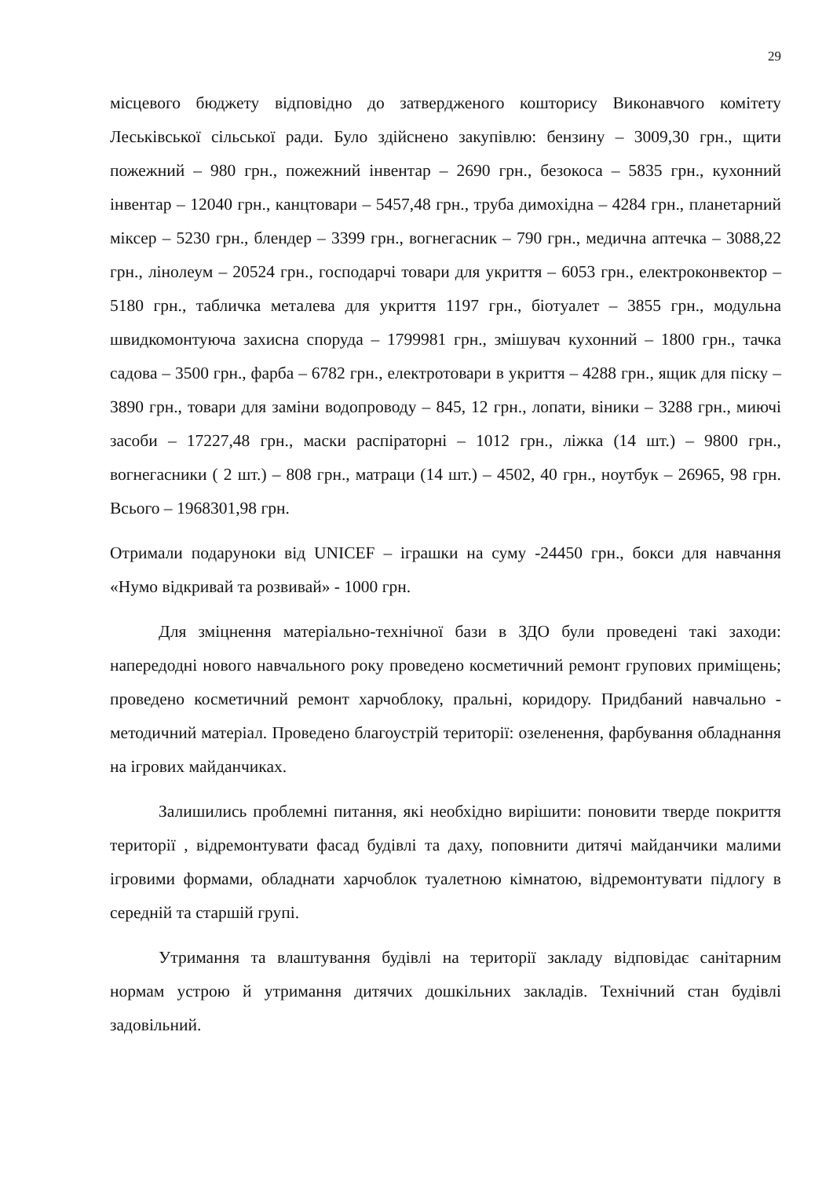29
місцевого бюджету відповідно до затвердженого кошторису Виконавчого комітету Леськівської сільської ради. Було здійснено закупівлю: бензину – 3009,30 грн., щити пожежний – 980 грн., пожежний інвентар – 2690 грн., безокоса – 5835 грн., кухонний інвентар – 12040 грн., канцтовари – 5457,48 грн., труба димохідна – 4284 грн., планетарний міксер – 5230 грн., блендер – 3399 грн., вогнегасник – 790 грн., медична аптечка – 3088,22 грн., лінолеум – 20524 грн., господарчі товари для укриття – 6053 грн., електроконвектор – 5180 грн., табличка металева для укриття 1197 грн., біотуалет – 3855 грн., модульна швидкомонтуюча захисна споруда – 1799981 грн., змішувач кухонний – 1800 грн., тачка садова – 3500 грн., фарба – 6782 грн., електротовари в укриття – 4288 грн., ящик для піску – 3890 грн., товари для заміни водопроводу – 845, 12 грн., лопати, віники – 3288 грн., миючі засоби – 17227,48 грн., маски распіраторні – 1012 грн., ліжка (14 шт.) – 9800 грн., вогнегасники ( 2 шт.) – 808 грн., матраци (14 шт.) – 4502, 40 грн., ноутбук – 26965, 98 грн. Всього – 1968301,98 грн.
Отримали подаруноки від UNICEF – іграшки на суму -24450 грн., бокси для навчання «Нумо відкривай та розвивай» - 1000 грн.
Для зміцнення матеріально-технічної бази в ЗДО були проведені такі заходи: напередодні нового навчального року проведено косметичний ремонт групових приміщень; проведено косметичний ремонт харчоблоку, пральні, коридору. Придбаний навчально - методичний матеріал. Проведено благоустрій території: озеленення, фарбування обладнання на ігрових майданчиках.
Залишились проблемні питання, які необхідно вирішити: поновити тверде покриття території , відремонтувати фасад будівлі та даху, поповнити дитячі майданчики малими ігровими формами, обладнати харчоблок туалетною кімнатою, відремонтувати підлогу в середній та старшій групі.
Утримання та влаштування будівлі на території закладу відповідає санітарним нормам устрою й утримання дитячих дошкільних закладів. Технічний стан будівлі задовільний.